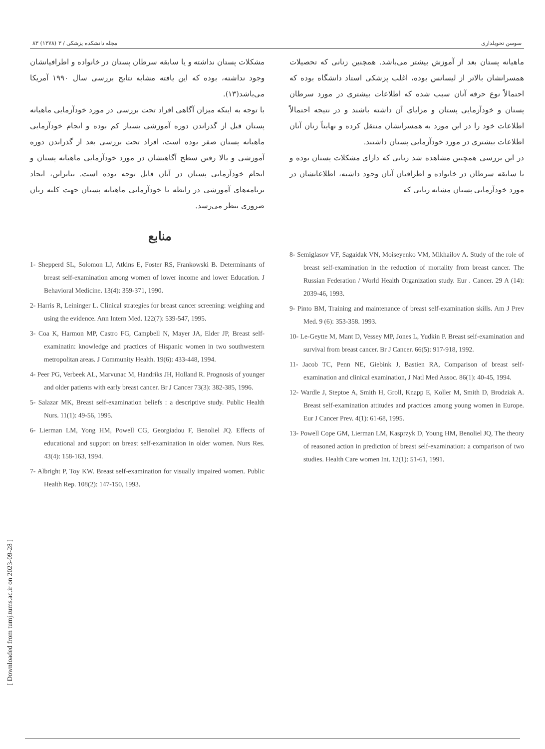سوسن تحویلداری مجله دانشکده پزشکی / ۳ (۱۳۷۸) ۸۳
ماهیانه پستان بعد از آموزش بیشتر می‌باشد. همچنین زنانی که تحصیلات همسرانشان بالاتر از لیسانس بوده، اغلب پزشکی استاد دانشگاه بوده که احتمالاً نوع حرفه آنان سبب شده که اطلاعات بیشتری در مورد سرطان پستان و خودآزمایی پستان و مزایای آن داشته باشند و در نتیجه احتمالاً اطلاعات خود را در این مورد به همسرانشان منتقل کرده و نهایتاً زنان آنان اطلاعات بیشتری در مورد خودآزمایی پستان داشتند.
در این بررسی همچنین مشاهده شد زنانی که دارای مشکلات پستان بوده و یا سابقه سرطان در خانواده و اطرافیان آنان وجود داشته، اطلاعاتشان در مورد خودآزمایی پستان مشابه زنانی که
مشکلات پستان نداشته و یا سابقه سرطان پستان در خانواده و اطرافیانشان وجود نداشته، بوده که این یافته مشابه نتایج بررسی سال ۱۹۹۰ آمریکا می‌باشد(۱۳).
با توجه به اینکه میزان آگاهی افراد تحت بررسی در مورد خودآزمایی ماهیانه پستان قبل از گذراندن دوره آموزشی بسیار کم بوده و انجام خودآزمایی ماهیانه پستان صفر بوده است، افراد تحت بررسی بعد از گذراندن دوره آموزشی و بالا رفتن سطح آگاهیشان در مورد خودآزمایی ماهیانه پستان و انجام خودآزمایی پستان در آنان قابل توجه بوده است. بنابراین، ایجاد برنامه‌های آموزشی در رابطه با خودآزمایی ماهیانه پستان جهت کلیه زنان ضروری بنظر می‌رسد.
منابع
1- Shepperd SL, Solomon LJ, Atkins E, Foster RS, Frankowski B. Determinants of breast self-examination among women of lower income and lower Education. J Behavioral Medicine. 13(4): 359-371, 1990.
2- Harris R, Leininger L. Clinical strategies for breast cancer screening: weighing and using the evidence. Ann Intern Med. 122(7): 539-547, 1995.
3- Coa K, Harmon MP, Castro FG, Campbell N, Mayer JA, Elder JP, Breast self-examinatin: knowledge and practices of Hispanic women in two southwestern metropolitan areas. J Community Health. 19(6): 433-448, 1994.
4- Peer PG, Verbeek AL, Marvunac M, Handriks JH, Holland R. Prognosis of younger and older patients with early breast cancer. Br J Cancer 73(3): 382-385, 1996.
5- Salazar MK, Breast self-examination beliefs : a descriptive study. Public Health Nurs. 11(1): 49-56, 1995.
6- Lierman LM, Yong HM, Powell CG, Georgiadou F, Benoliel JQ. Effects of educational and support on breast self-examination in older women. Nurs Res. 43(4): 158-163, 1994.
7- Albright P, Toy KW. Breast self-examination for visually impaired women. Public Health Rep. 108(2): 147-150, 1993.
8- Semiglasov VF, Sagaidak VN, Moiseyenko VM, Mikhailov A. Study of the role of breast self-examination in the reduction of mortality from breast cancer. The Russian Federation / World Health Organization study. Eur . Cancer. 29 A (14): 2039-46, 1993.
9- Pinto BM, Training and maintenance of breast self-examination skills. Am J Prev Med. 9 (6): 353-358. 1993.
10- Le-Geytte M, Mant D, Vessey MP, Jones L, Yudkin P. Breast self-examination and survival from breast cancer. Br J Cancer. 66(5): 917-918, 1992.
11- Jacob TC, Penn NE, Giebink J, Bastien RA, Comparison of breast self-examination and clinical examination, J Natl Med Assoc. 86(1): 40-45, 1994.
12- Wardle J, Steptoe A, Smith H, Groll, Knapp E, Koller M, Smith D, Brodziak A. Breast self-examination attitudes and practices among young women in Europe. Eur J Cancer Prev. 4(1): 61-68, 1995.
13- Powell Cope GM, Lierman LM, Kasprzyk D, Young HM, Benoliel JQ, The theory of reasoned action in prediction of breast self-examination: a comparison of two studies. Health Care women Int. 12(1): 51-61, 1991.
[ Downloaded from tumj.tums.ac.ir on 2023-09-28 ]